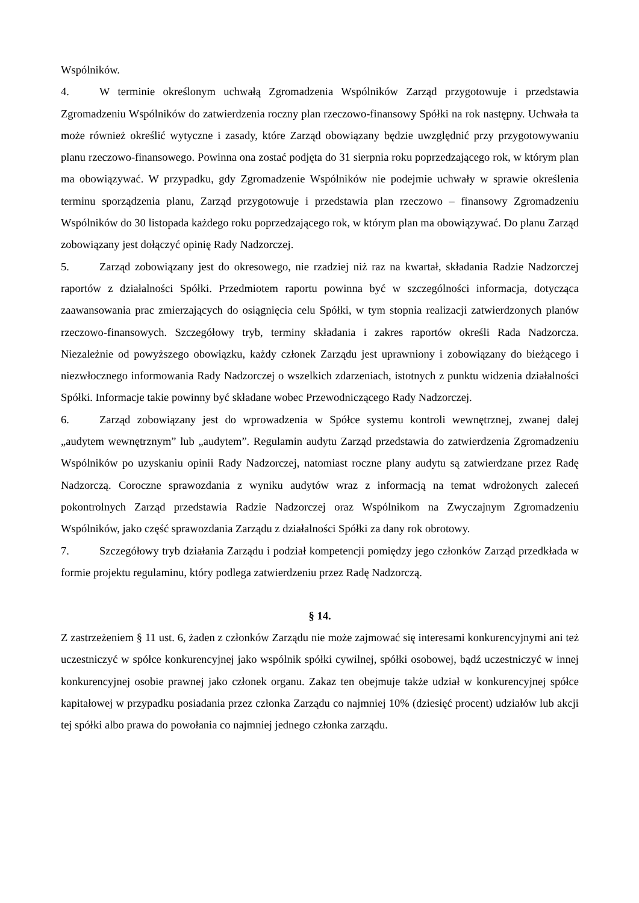Wspólników.
4. W terminie określonym uchwałą Zgromadzenia Wspólników Zarząd przygotowuje i przedstawia Zgromadzeniu Wspólników do zatwierdzenia roczny plan rzeczowo-finansowy Spółki na rok następny. Uchwała ta może również określić wytyczne i zasady, które Zarząd obowiązany będzie uwzględnić przy przygotowywaniu planu rzeczowo-finansowego. Powinna ona zostać podjęta do 31 sierpnia roku poprzedzającego rok, w którym plan ma obowiązywać. W przypadku, gdy Zgromadzenie Wspólników nie podejmie uchwały w sprawie określenia terminu sporządzenia planu, Zarząd przygotowuje i przedstawia plan rzeczowo – finansowy Zgromadzeniu Wspólników do 30 listopada każdego roku poprzedzającego rok, w którym plan ma obowiązywać. Do planu Zarząd zobowiązany jest dołączyć opinię Rady Nadzorczej.
5. Zarząd zobowiązany jest do okresowego, nie rzadziej niż raz na kwartał, składania Radzie Nadzorczej raportów z działalności Spółki. Przedmiotem raportu powinna być w szczególności informacja, dotycząca zaawansowania prac zmierzających do osiągnięcia celu Spółki, w tym stopnia realizacji zatwierdzonych planów rzeczowo-finansowych. Szczegółowy tryb, terminy składania i zakres raportów określi Rada Nadzorcza. Niezależnie od powyższego obowiązku, każdy członek Zarządu jest uprawniony i zobowiązany do bieżącego i niezwłocznego informowania Rady Nadzorczej o wszelkich zdarzeniach, istotnych z punktu widzenia działalności Spółki. Informacje takie powinny być składane wobec Przewodniczącego Rady Nadzorczej.
6. Zarząd zobowiązany jest do wprowadzenia w Spółce systemu kontroli wewnętrznej, zwanej dalej „audytem wewnętrznym” lub „audytem”. Regulamin audytu Zarząd przedstawia do zatwierdzenia Zgromadzeniu Wspólników po uzyskaniu opinii Rady Nadzorczej, natomiast roczne plany audytu są zatwierdzane przez Radę Nadzorczą. Coroczne sprawozdania z wyniku audytów wraz z informacją na temat wdrożonych zaleceń pokontrolnych Zarząd przedstawia Radzie Nadzorczej oraz Wspólnikom na Zwyczajnym Zgromadzeniu Wspólników, jako część sprawozdania Zarządu z działalności Spółki za dany rok obrotowy.
7. Szczegółowy tryb działania Zarządu i podział kompetencji pomiędzy jego członków Zarząd przedkłada w formie projektu regulaminu, który podlega zatwierdzeniu przez Radę Nadzorczą.
§ 14.
Z zastrzeżeniem § 11 ust. 6, żaden z członków Zarządu nie może zajmować się interesami konkurencyjnymi ani też uczestniczyć w spółce konkurencyjnej jako wspólnik spółki cywilnej, spółki osobowej, bądź uczestniczyć w innej konkurencyjnej osobie prawnej jako członek organu. Zakaz ten obejmuje także udział w konkurencyjnej spółce kapitałowej w przypadku posiadania przez członka Zarządu co najmniej 10% (dziesięć procent) udziałów lub akcji tej spółki albo prawa do powołania co najmniej jednego członka zarządu.